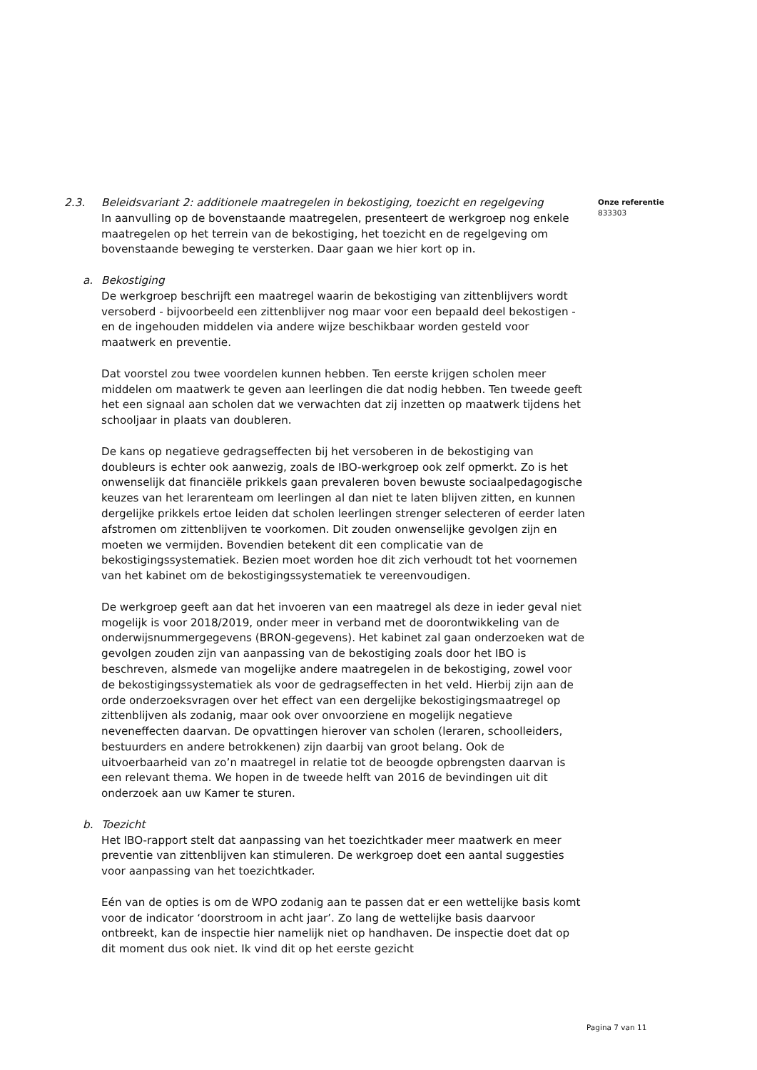Onze referentie
833303
2.3. Beleidsvariant 2: additionele maatregelen in bekostiging, toezicht en regelgeving
In aanvulling op de bovenstaande maatregelen, presenteert de werkgroep nog enkele maatregelen op het terrein van de bekostiging, het toezicht en de regelgeving om bovenstaande beweging te versterken. Daar gaan we hier kort op in.
a. Bekostiging
De werkgroep beschrijft een maatregel waarin de bekostiging van zittenblijvers wordt versoberd - bijvoorbeeld een zittenblijver nog maar voor een bepaald deel bekostigen - en de ingehouden middelen via andere wijze beschikbaar worden gesteld voor maatwerk en preventie.
Dat voorstel zou twee voordelen kunnen hebben. Ten eerste krijgen scholen meer middelen om maatwerk te geven aan leerlingen die dat nodig hebben. Ten tweede geeft het een signaal aan scholen dat we verwachten dat zij inzetten op maatwerk tijdens het schooljaar in plaats van doubleren.
De kans op negatieve gedragseffecten bij het versoberen in de bekostiging van doubleurs is echter ook aanwezig, zoals de IBO-werkgroep ook zelf opmerkt. Zo is het onwenselijk dat financiële prikkels gaan prevaleren boven bewuste sociaalpedagogische keuzes van het lerarenteam om leerlingen al dan niet te laten blijven zitten, en kunnen dergelijke prikkels ertoe leiden dat scholen leerlingen strenger selecteren of eerder laten afstromen om zittenblijven te voorkomen. Dit zouden onwenselijke gevolgen zijn en moeten we vermijden. Bovendien betekent dit een complicatie van de bekostigingssystematiek. Bezien moet worden hoe dit zich verhoudt tot het voornemen van het kabinet om de bekostigingssystematiek te vereenvoudigen.
De werkgroep geeft aan dat het invoeren van een maatregel als deze in ieder geval niet mogelijk is voor 2018/2019, onder meer in verband met de doorontwikkeling van de onderwijsnummergegevens (BRON-gegevens). Het kabinet zal gaan onderzoeken wat de gevolgen zouden zijn van aanpassing van de bekostiging zoals door het IBO is beschreven, alsmede van mogelijke andere maatregelen in de bekostiging, zowel voor de bekostigingssystematiek als voor de gedragseffecten in het veld. Hierbij zijn aan de orde onderzoeksvragen over het effect van een dergelijke bekostigingsmaatregel op zittenblijven als zodanig, maar ook over onvoorziene en mogelijk negatieve neveneffecten daarvan. De opvattingen hierover van scholen (leraren, schoolleiders, bestuurders en andere betrokkenen) zijn daarbij van groot belang. Ook de uitvoerbaarheid van zo’n maatregel in relatie tot de beoogde opbrengsten daarvan is een relevant thema. We hopen in de tweede helft van 2016 de bevindingen uit dit onderzoek aan uw Kamer te sturen.
b. Toezicht
Het IBO-rapport stelt dat aanpassing van het toezichtkader meer maatwerk en meer preventie van zittenblijven kan stimuleren. De werkgroep doet een aantal suggesties voor aanpassing van het toezichtkader.
Eén van de opties is om de WPO zodanig aan te passen dat er een wettelijke basis komt voor de indicator ‘doorstroom in acht jaar’. Zo lang de wettelijke basis daarvoor ontbreekt, kan de inspectie hier namelijk niet op handhaven. De inspectie doet dat op dit moment dus ook niet. Ik vind dit op het eerste gezicht
Pagina 7 van 11